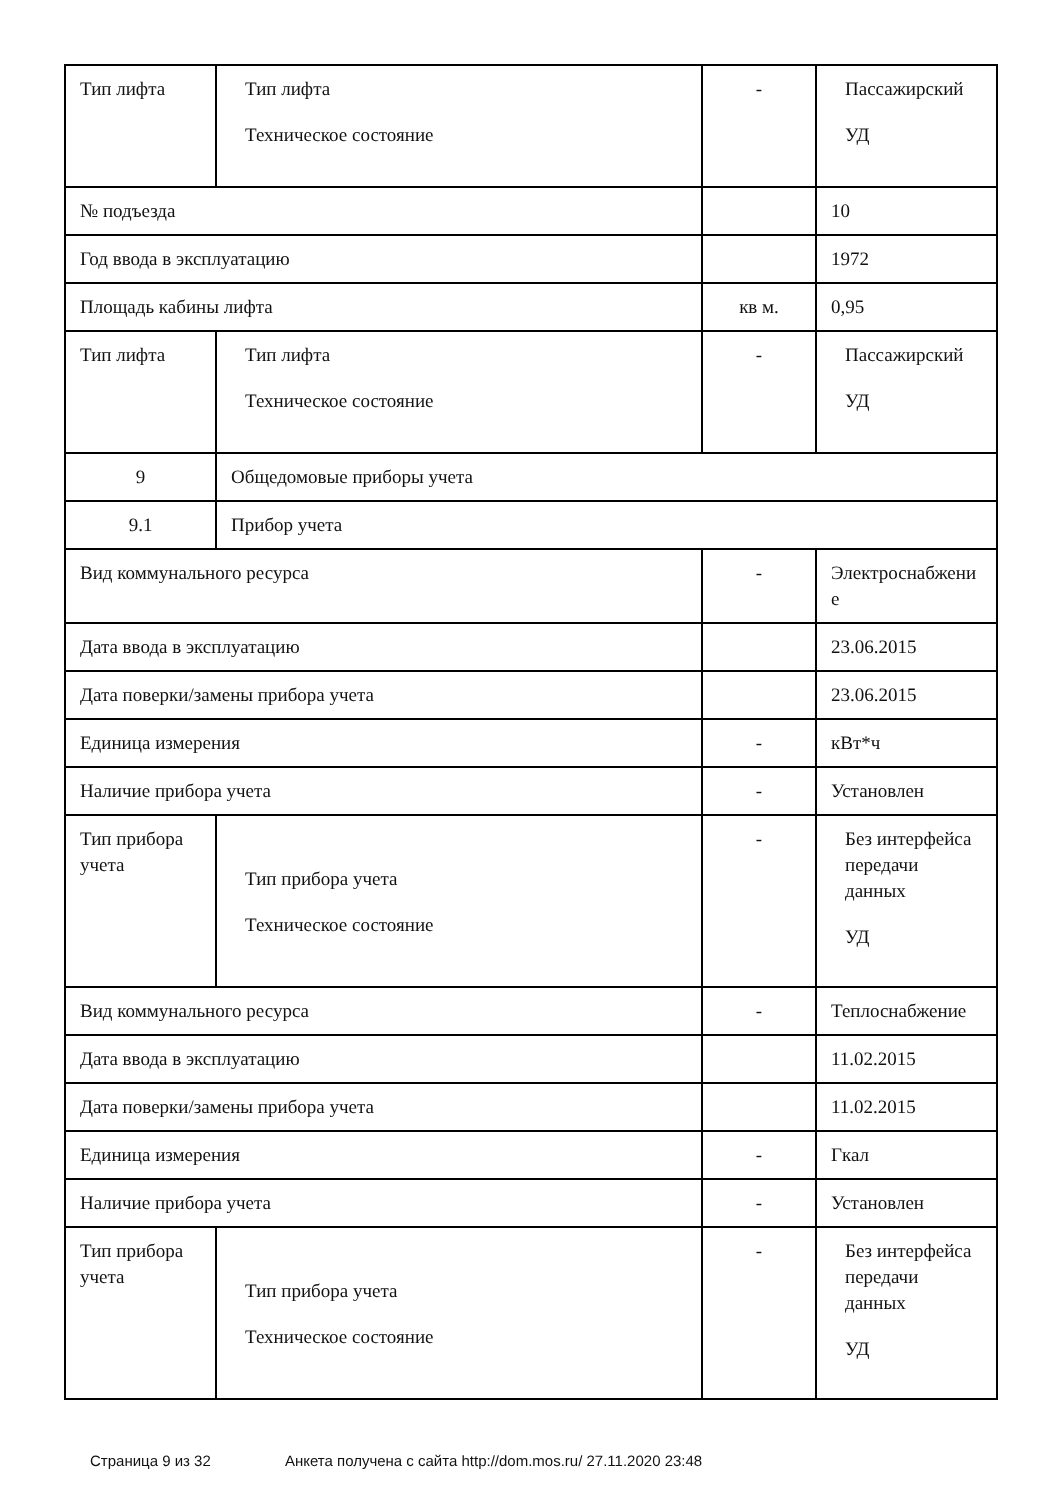| Тип лифта | Тип лифта Техническое состояние | - | Пассажирский УД |
| № подъезда | | | 10 |
| Год ввода в эксплуатацию | | | 1972 |
| Площадь кабины лифта | | кв м. | 0,95 |
| Тип лифта | Тип лифта Техническое состояние | - | Пассажирский УД |
| 9 | Общедомовые приборы учета | | |
| 9.1 | Прибор учета | | |
| Вид коммунального ресурса | | - | Электроснабжени е |
| Дата ввода в эксплуатацию | | | 23.06.2015 |
| Дата поверки/замены прибора учета | | | 23.06.2015 |
| Единица измерения | | - | кВт*ч |
| Наличие прибора учета | | - | Установлен |
| Тип прибора учета | Тип прибора учета Техническое состояние | - | Без интерфейса передачи данных УД |
| Вид коммунального ресурса | | - | Теплоснабжение |
| Дата ввода в эксплуатацию | | | 11.02.2015 |
| Дата поверки/замены прибора учета | | | 11.02.2015 |
| Единица измерения | | - | Гкал |
| Наличие прибора учета | | - | Установлен |
| Тип прибора учета | Тип прибора учета Техническое состояние | - | Без интерфейса передачи данных УД |
Страница 9 из 32 Анкета получена с сайта http://dom.mos.ru/ 27.11.2020 23:48